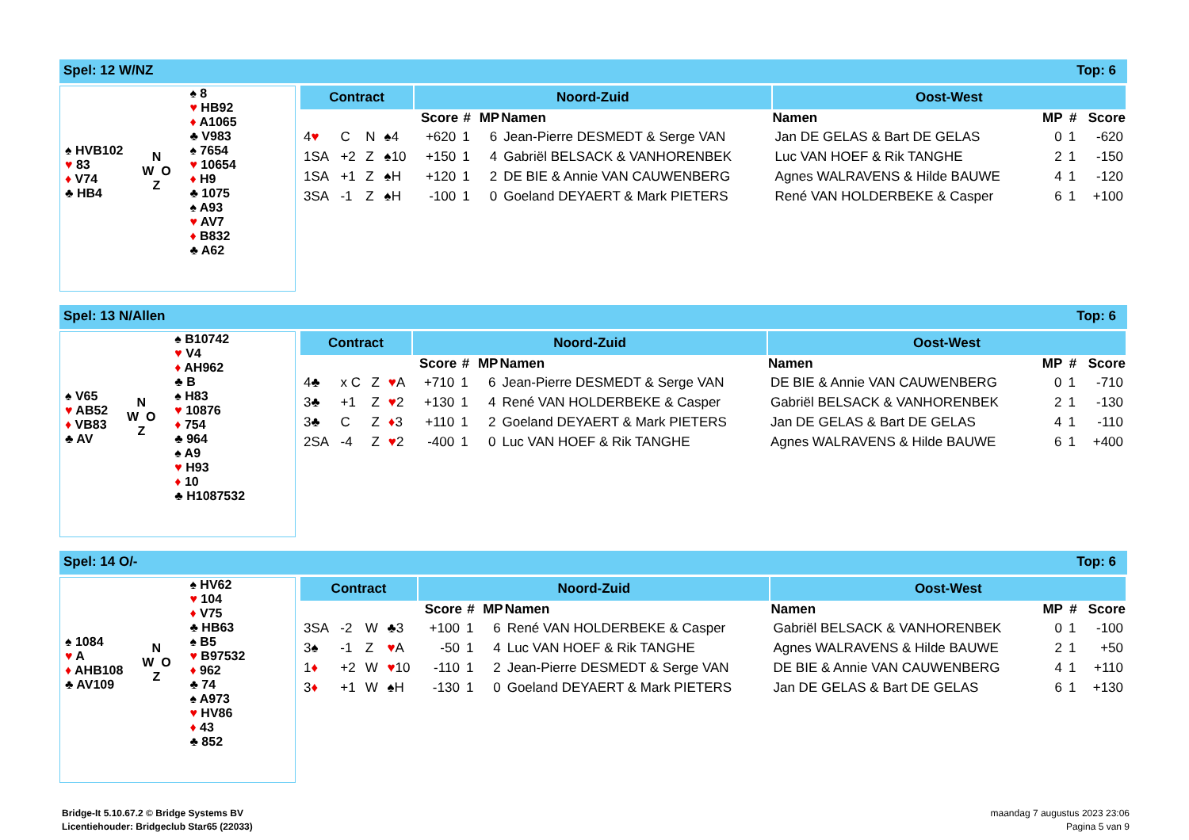Spel: 12 W/NZ Top: 6
| | | ♠ 8 ♥ HB92 ♦ A1065 ♣ V983 | |
| ♠ HVB102 ♥ 83 ♦ V74 ♣ HB4 | N W O Z | ♠ 7654 ♥ 10654 ♦ H9 ♣ 1075 | |
| | | ♠ A93 ♥ AV7 ♦ B832 ♣ A62 | |
| Contract | | | | Noord-Zuid | | | | Oost-West | | | |
| --- | --- | --- | --- | --- | --- | --- | --- | --- | --- | --- | --- |
| | | | | Score | # | MP | Namen | Namen | MP | # | Score |
| 4 ♥ | C | N | ♠4 | +620 | 1 | 6 | Jean-Pierre DESMEDT & Serge VAN | Jan DE GELAS & Bart DE GELAS | 0 | 1 | -620 |
| 1SA | +2 | Z | ♠10 | +150 | 1 | 4 | Gabriël BELSACK & VANHORENBEK | Luc VAN HOEF & Rik TANGHE | 2 | 1 | -150 |
| 1SA | +1 | Z | ♠H | +120 | 1 | 2 | DE BIE & Annie VAN CAUWENBERG | Agnes WALRAVENS & Hilde BAUWE | 4 | 1 | -120 |
| 3SA | -1 | Z | ♠H | -100 | 1 | 0 | Goeland DEYAERT & Mark PIETERS | René VAN HOLDERBEKE & Casper | 6 | 1 | +100 |
Spel: 13 N/Allen Top: 6
| | | ♠ B10742 ♥ V4 ♦ AH962 ♣ B |
| ♠ V65 ♥ AB52 ♦ VB83 ♣ AV | N W O Z | ♠ H83 ♥ 10876 ♦ 754 ♣ 964 |
| | | ♠ A9 ♥ H93 ♦ 10 ♣ H1087532 |
| Contract | | | | Noord-Zuid | | | | Oost-West | | | |
| --- | --- | --- | --- | --- | --- | --- | --- | --- | --- | --- | --- |
| | | | | Score | # | MP | Namen | Namen | MP | # | Score |
| 4♣ | x C | Z | ♥ A | +710 | 1 | 6 | Jean-Pierre DESMEDT & Serge VAN | DE BIE & Annie VAN CAUWENBERG | 0 | 1 | -710 |
| 3♣ | +1 | Z | ♥ 2 | +130 | 1 | 4 | René VAN HOLDERBEKE & Casper | Gabriël BELSACK & VANHORENBEK | 2 | 1 | -130 |
| 3♣ | C | Z | ♦ 3 | +110 | 1 | 2 | Goeland DEYAERT & Mark PIETERS | Jan DE GELAS & Bart DE GELAS | 4 | 1 | -110 |
| 2SA | -4 | Z | ♥ 2 | -400 | 1 | 0 | Luc VAN HOEF & Rik TANGHE | Agnes WALRAVENS & Hilde BAUWE | 6 | 1 | +400 |
Spel: 14 O/- Top: 6
| | | ♠ HV62 ♥ 104 ♦ V75 ♣ HB63 |
| ♠ 1084 ♥ A ♦ AHB108 ♣ AV109 | N W O Z | ♠ B5 ♥ B97532 ♦ 962 ♣ 74 |
| | | ♠ A973 ♥ HV86 ♦ 43 ♣ 852 |
| Contract | | | | Noord-Zuid | | | | Oost-West | | | |
| --- | --- | --- | --- | --- | --- | --- | --- | --- | --- | --- | --- |
| | | | | Score | # | MP | Namen | Namen | MP | # | Score |
| 3SA | -2 | W | ♣3 | +100 | 1 | 6 | René VAN HOLDERBEKE & Casper | Gabriël BELSACK & VANHORENBEK | 0 | 1 | -100 |
| 3♠ | -1 | Z | ♥ A | -50 | 1 | 4 | Luc VAN HOEF & Rik TANGHE | Agnes WALRAVENS & Hilde BAUWE | 2 | 1 | +50 |
| 1 ♦ | +2 | W | ♥ 10 | -110 | 1 | 2 | Jean-Pierre DESMEDT & Serge VAN | DE BIE & Annie VAN CAUWENBERG | 4 | 1 | +110 |
| 3 ♦ | +1 | W | ♠H | -130 | 1 | 0 | Goeland DEYAERT & Mark PIETERS | Jan DE GELAS & Bart DE GELAS | 6 | 1 | +130 |
Bridge-It 5.10.67.2 © Bridge Systems BV
Licentiehouder: Bridgeclub Star65 (22033)
maandag 7 augustus 2023 23:06
Pagina 5 van 9